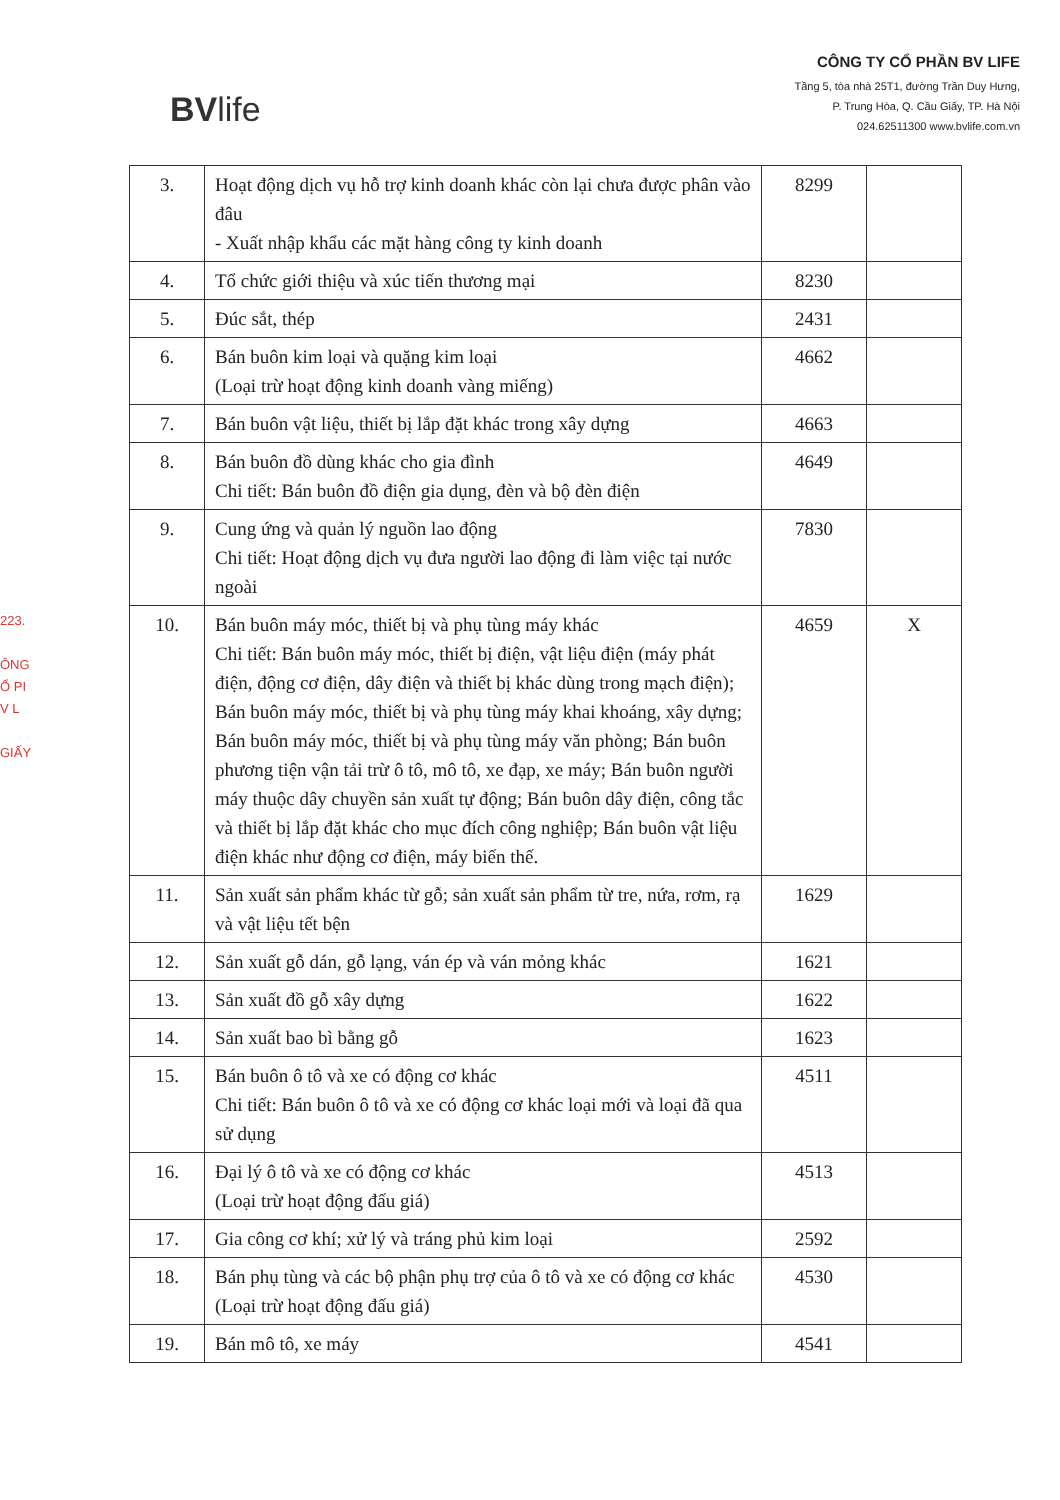BVlife
CÔNG TY CỔ PHẦN BV LIFE
Tầng 5, tòa nhà 25T1, đường Trần Duy Hưng,
P. Trung Hòa, Q. Cầu Giấy, TP. Hà Nội
024.62511300 www.bvlife.com.vn
223.
ÔNG
Ổ PI
V L
GIẤY
| 3. | Hoạt động dịch vụ hỗ trợ kinh doanh khác còn lại chưa được phân vào đâu - Xuất nhập khẩu các mặt hàng công ty kinh doanh | 8299 | |
| 4. | Tổ chức giới thiệu và xúc tiến thương mại | 8230 | |
| 5. | Đúc sắt, thép | 2431 | |
| 6. | Bán buôn kim loại và quặng kim loại (Loại trừ hoạt động kinh doanh vàng miếng) | 4662 | |
| 7. | Bán buôn vật liệu, thiết bị lắp đặt khác trong xây dựng | 4663 | |
| 8. | Bán buôn đồ dùng khác cho gia đình Chi tiết: Bán buôn đồ điện gia dụng, đèn và bộ đèn điện | 4649 | |
| 9. | Cung ứng và quản lý nguồn lao động Chi tiết: Hoạt động dịch vụ đưa người lao động đi làm việc tại nước ngoài | 7830 | |
| 10. | Bán buôn máy móc, thiết bị và phụ tùng máy khác Chi tiết: Bán buôn máy móc, thiết bị điện, vật liệu điện (máy phát điện, động cơ điện, dây điện và thiết bị khác dùng trong mạch điện); Bán buôn máy móc, thiết bị và phụ tùng máy khai khoáng, xây dựng; Bán buôn máy móc, thiết bị và phụ tùng máy văn phòng; Bán buôn phương tiện vận tải trừ ô tô, mô tô, xe đạp, xe máy; Bán buôn người máy thuộc dây chuyền sản xuất tự động; Bán buôn dây điện, công tắc và thiết bị lắp đặt khác cho mục đích công nghiệp; Bán buôn vật liệu điện khác như động cơ điện, máy biến thế. | 4659 | X |
| 11. | Sản xuất sản phẩm khác từ gỗ; sản xuất sản phẩm từ tre, nứa, rơm, rạ và vật liệu tết bện | 1629 | |
| 12. | Sản xuất gỗ dán, gỗ lạng, ván ép và ván mỏng khác | 1621 | |
| 13. | Sản xuất đồ gỗ xây dựng | 1622 | |
| 14. | Sản xuất bao bì bằng gỗ | 1623 | |
| 15. | Bán buôn ô tô và xe có động cơ khác Chi tiết: Bán buôn ô tô và xe có động cơ khác loại mới và loại đã qua sử dụng | 4511 | |
| 16. | Đại lý ô tô và xe có động cơ khác (Loại trừ hoạt động đấu giá) | 4513 | |
| 17. | Gia công cơ khí; xử lý và tráng phủ kim loại | 2592 | |
| 18. | Bán phụ tùng và các bộ phận phụ trợ của ô tô và xe có động cơ khác (Loại trừ hoạt động đấu giá) | 4530 | |
| 19. | Bán mô tô, xe máy | 4541 | |